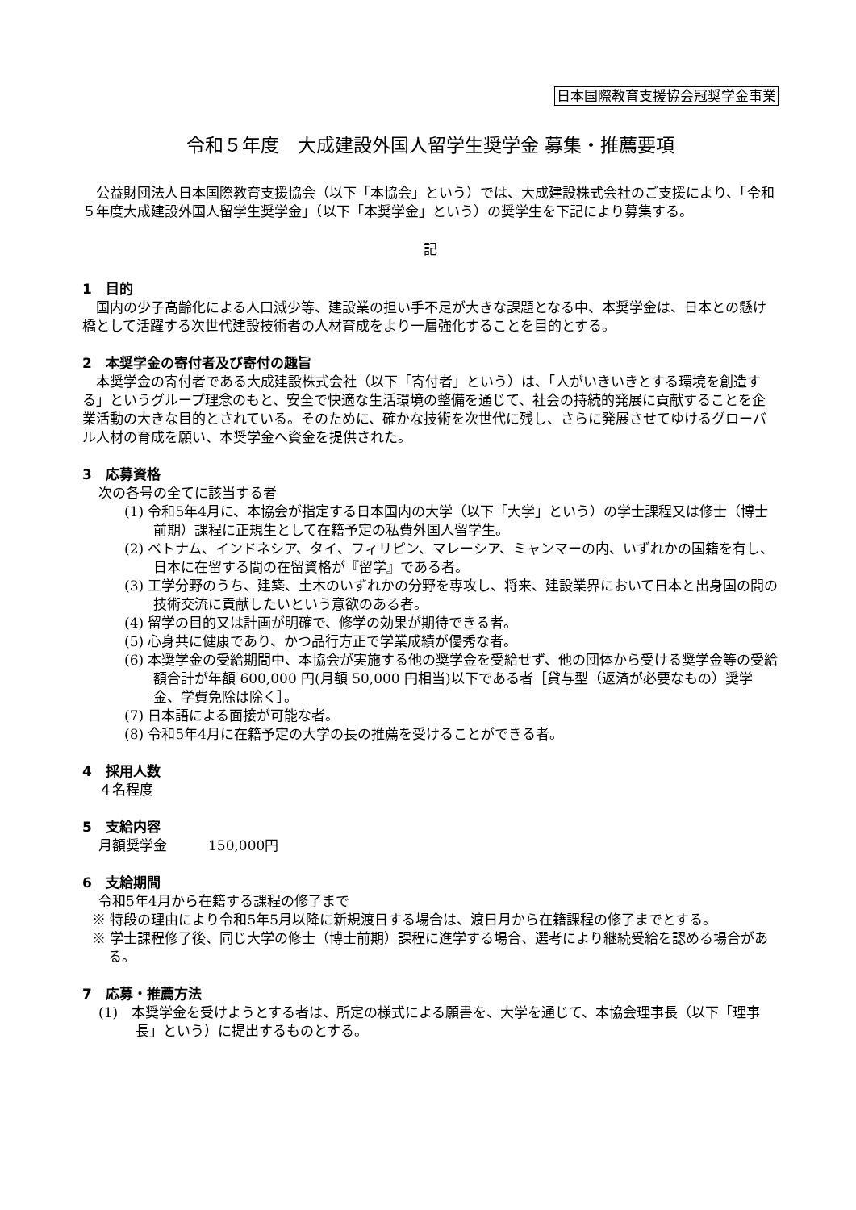日本国際教育支援協会冠奨学金事業
令和５年度　大成建設外国人留学生奨学金 募集・推薦要項
公益財団法人日本国際教育支援協会（以下「本協会」という）では、大成建設株式会社のご支援により、「令和５年度大成建設外国人留学生奨学金」（以下「本奨学金」という）の奨学生を下記により募集する。
記
1　目的
国内の少子高齢化による人口減少等、建設業の担い手不足が大きな課題となる中、本奨学金は、日本との懸け橋として活躍する次世代建設技術者の人材育成をより一層強化することを目的とする。
2　本奨学金の寄付者及び寄付の趣旨
本奨学金の寄付者である大成建設株式会社（以下「寄付者」という）は、「人がいきいきとする環境を創造する」というグループ理念のもと、安全で快適な生活環境の整備を通じて、社会の持続的発展に貢献することを企業活動の大きな目的とされている。そのために、確かな技術を次世代に残し、さらに発展させてゆけるグローバル人材の育成を願い、本奨学金へ資金を提供された。
3　応募資格
次の各号の全てに該当する者
(1) 令和5年4月に、本協会が指定する日本国内の大学（以下「大学」という）の学士課程又は修士（博士前期）課程に正規生として在籍予定の私費外国人留学生。
(2) ベトナム、インドネシア、タイ、フィリピン、マレーシア、ミャンマーの内、いずれかの国籍を有し、日本に在留する間の在留資格が『留学』である者。
(3) 工学分野のうち、建築、土木のいずれかの分野を専攻し、将来、建設業界において日本と出身国の間の技術交流に貢献したいという意欲のある者。
(4) 留学の目的又は計画が明確で、修学の効果が期待できる者。
(5) 心身共に健康であり、かつ品行方正で学業成績が優秀な者。
(6) 本奨学金の受給期間中、本協会が実施する他の奨学金を受給せず、他の団体から受ける奨学金等の受給額合計が年額 600,000 円(月額 50,000 円相当)以下である者［貸与型（返済が必要なもの）奨学金、学費免除は除く］。
(7) 日本語による面接が可能な者。
(8) 令和5年4月に在籍予定の大学の長の推薦を受けることができる者。
4　採用人数
４名程度
5　支給内容
月額奨学金　　　150,000円
6　支給期間
令和5年4月から在籍する課程の修了まで
※ 特段の理由により令和5年5月以降に新規渡日する場合は、渡日月から在籍課程の修了までとする。
※ 学士課程修了後、同じ大学の修士（博士前期）課程に進学する場合、選考により継続受給を認める場合がある。
7　応募・推薦方法
(1)　本奨学金を受けようとする者は、所定の様式による願書を、大学を通じて、本協会理事長（以下「理事長」という）に提出するものとする。